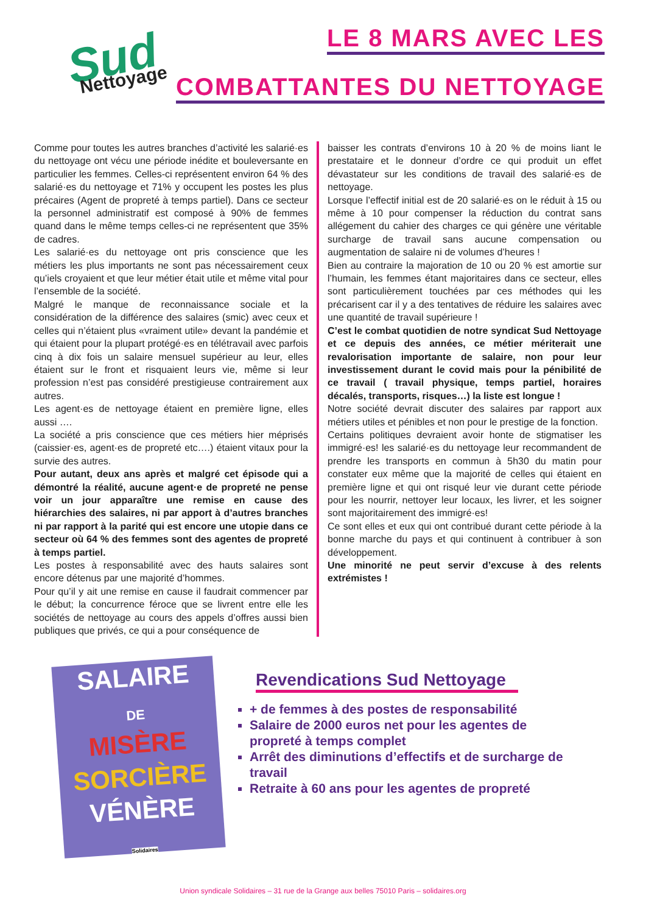Sud
Nettoyage
LE 8 MARS AVEC LES
COMBATTANTES DU NETTOYAGE
Comme pour toutes les autres branches d’activité les salarié·es du nettoyage ont vécu une période inédite et bouleversante en particulier les femmes. Celles-ci représentent environ 64 % des salarié·es du nettoyage et 71% y occupent les postes les plus précaires (Agent de propreté à temps partiel). Dans ce secteur la personnel administratif est composé à 90% de femmes quand dans le même temps celles-ci ne représentent que 35% de cadres.
Les salarié·es du nettoyage ont pris conscience que les métiers les plus importants ne sont pas nécessairement ceux qu’iels croyaient et que leur métier était utile et même vital pour l’ensemble de la société.
Malgré le manque de reconnaissance sociale et la considération de la différence des salaires (smic) avec ceux et celles qui n’étaient plus «vraiment utile» devant la pandémie et qui étaient pour la plupart protégé·es en télétravail avec parfois cinq à dix fois un salaire mensuel supérieur au leur, elles étaient sur le front et risquaient leurs vie, même si leur profession n’est pas considéré prestigieuse contrairement aux autres.
Les agent·es de nettoyage étaient en première ligne, elles aussi ….
La société a pris conscience que ces métiers hier méprisés (caissier·es, agent·es de propreté etc….) étaient vitaux pour la survie des autres.
Pour autant, deux ans après et malgré cet épisode qui a démontré la réalité, aucune agent·e de propreté ne pense voir un jour apparaître une remise en cause des hiérarchies des salaires, ni par apport à d’autres branches ni par rapport à la parité qui est encore une utopie dans ce secteur où 64 % des femmes sont des agentes de propreté à temps partiel.
Les postes à responsabilité avec des hauts salaires sont encore détenus par une majorité d’hommes.
Pour qu’il y ait une remise en cause il faudrait commencer par le début; la concurrence féroce que se livrent entre elle les sociétés de nettoyage au cours des appels d’offres aussi bien publiques que privés, ce qui a pour conséquence de
baisser les contrats d’environs 10 à 20 % de moins liant le prestataire et le donneur d’ordre ce qui produit un effet dévastateur sur les conditions de travail des salarié·es de nettoyage.
Lorsque l’effectif initial est de 20 salarié·es on le réduit à 15 ou même à 10 pour compenser la réduction du contrat sans allégement du cahier des charges ce qui génère une véritable surcharge de travail sans aucune compensation ou augmentation de salaire ni de volumes d’heures !
Bien au contraire la majoration de 10 ou 20 % est amortie sur l’humain, les femmes étant majoritaires dans ce secteur, elles sont particulièrement touchées par ces méthodes qui les précarisent car il y a des tentatives de réduire les salaires avec une quantité de travail supérieure !
C’est le combat quotidien de notre syndicat Sud Nettoyage et ce depuis des années, ce métier mériterait une revalorisation importante de salaire, non pour leur investissement durant le covid mais pour la pénibilité de ce travail ( travail physique, temps partiel, horaires décalés, transports, risques…) la liste est longue !
Notre société devrait discuter des salaires par rapport aux métiers utiles et pénibles et non pour le prestige de la fonction.
Certains politiques devraient avoir honte de stigmatiser les immigré·es! les salarié·es du nettoyage leur recommandent de prendre les transports en commun à 5h30 du matin pour constater eux même que la majorité de celles qui étaient en première ligne et qui ont risqué leur vie durant cette période pour les nourrir, nettoyer leur locaux, les livrer, et les soigner sont majoritairement des immigré·es!
Ce sont elles et eux qui ont contribué durant cette période à la bonne marche du pays et qui continuent à contribuer à son développement.
Une minorité ne peut servir d’excuse à des relents extrémistes !
SALAIRE
DE
MISÈRE
SORCIÈRE
VÉNÈRE
Solidaires
Revendications Sud Nettoyage
+ de femmes à des postes de responsabilité
Salaire de 2000 euros net pour les agentes de propreté à temps complet
Arrêt des diminutions d’effectifs et de surcharge de travail
Retraite à 60 ans pour les agentes de propreté
Union syndicale Solidaires – 31 rue de la Grange aux belles 75010 Paris – solidaires.org